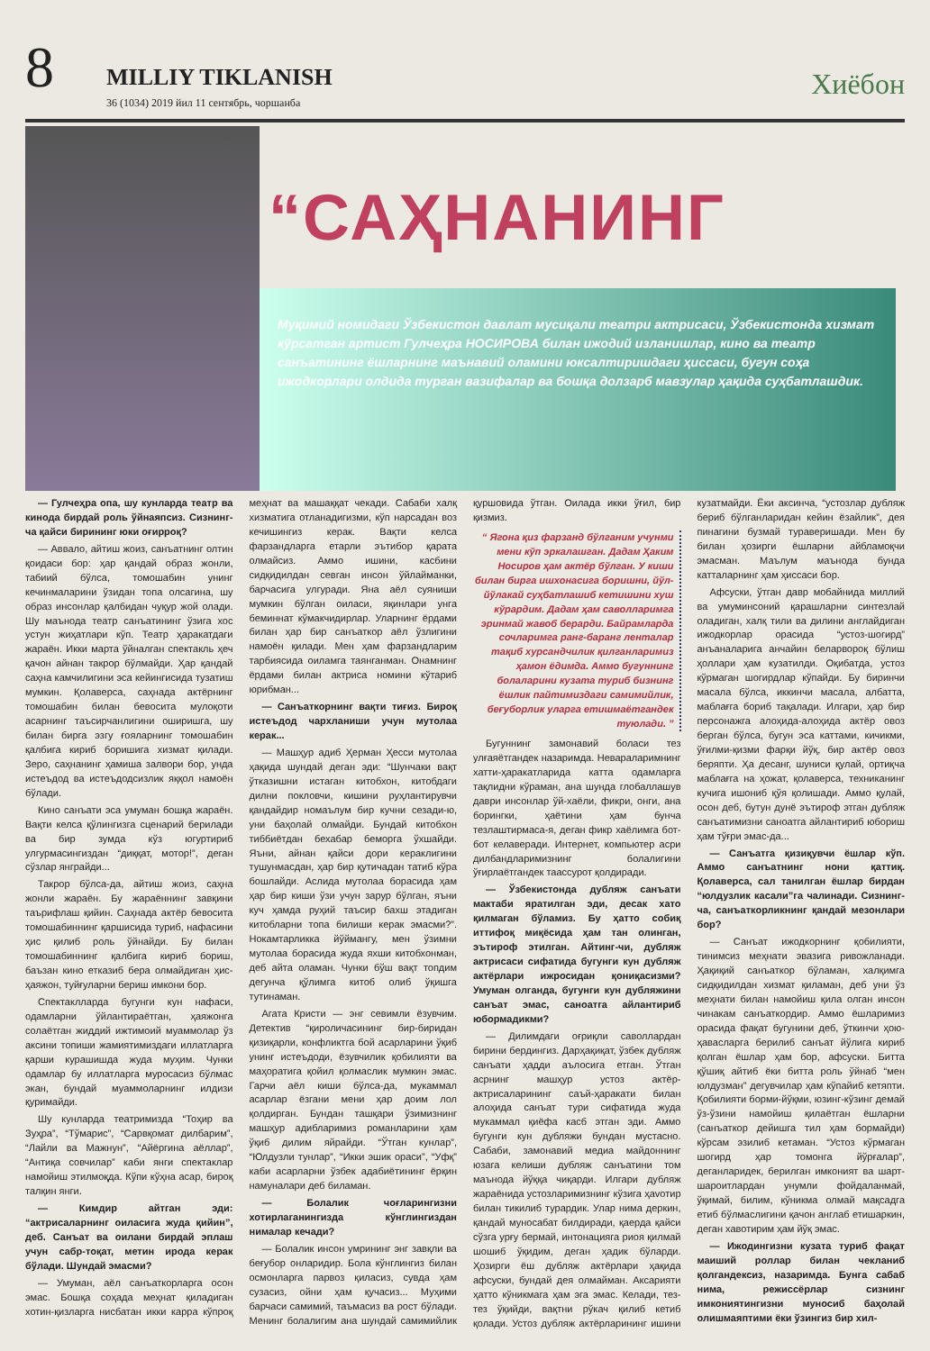8
MILLIY TIKLANISH
36 (1034) 2019 йил 11 сентябрь, чоршанба
Хиёбон
“САҲНАНИНГ
Муқимий номидаги Ўзбекистон давлат мусиқали театри актрисаси, Ўзбекистонда хизмат кўрсатган артист Гулчеҳра НОСИРОВА билан ижодий изланишлар, кино ва театр санъатининг ёшларнинг маънавий оламини юксалтиришдаги ҳиссаси, бугун соҳа ижодкорлари олдида турган вазифалар ва бошқа долзарб мавзулар ҳақида суҳбатлашдик.
— Гулчеҳра опа, шу кунларда театр ва кинода бирдай роль ўйнаяпсиз. Сизнинг-ча қайси бирининг юки оғирроқ?
— Аввало, айтиш жоиз, санъатнинг олтин қоидаси бор: ҳар қандай образ жонли, табиий бўлса, томошабин унинг кечинмаларини ўзидан топа олсагина, шу образ инсонлар қалбидан чуқур жой олади. Шу маънода театр санъатининг ўзига хос устун жиҳатлари кўп. Театр ҳаракатдаги жараён. Икки марта ўйналган спектакль ҳеч қачон айнан такрор бўлмайди. Ҳар қандай саҳна камчилигини эса кейингисида тузатиш мумкин. Қолаверса, саҳнада актёрнинг томошабин билан бевосита мулоқоти асарнинг таъсирчанлигини оширишга, шу билан бирга эзгу ғояларнинг томошабин қалбига кириб боришига хизмат қилади. Зеро, саҳнанинг ҳамиша залвори бор, унда истеъдод ва истеъдодсизлик яққол намоён бўлади.
Кино санъати эса умуман бошқа жараён. Вақти келса қўлингизга сценарий берилади ва бир зумда кўз югуртириб улгурмасингиздан “диққат, мотор!”, деган сўзлар янграйди...
Такрор бўлса-да, айтиш жоиз, саҳна жонли жараён. Бу жараённинг завқини таърифлаш қийин. Саҳнада актёр бевосита томошабиннинг қаршисида туриб, нафасини ҳис қилиб роль ўйнайди. Бу билан томошабиннинг қалбига кириб бориш, баъзан кино етказиб бера олмайдиган ҳис-ҳаяжон, туйғуларни бериш имкони бор.
Спектаклларда бугунги кун нафаси, одамларни ўйлантираётган, ҳаяжонга солаётган жиддий ижтимоий муаммолар ўз аксини топиши жамиятимиздаги иллатларга қарши курашишда жуда муҳим. Чунки одамлар бу иллатларга муросасиз бўлмас экан, бундай муаммоларнинг илдизи қуримайди.
Шу кунларда театримизда “Тоҳир ва Зуҳра”, “Тўмарис”, “Сарвқомат дилбарим”, “Лайли ва Мажнун”, “Айёргина аёллар”, “Антиқа совчилар” каби янги спектаклар намойиш этилмоқда. Кўпи кўҳна асар, бироқ талқин янги.
— Кимдир айтган эди: “актрисаларнинг оиласига жуда қийин”, деб. Санъат ва оилани бирдай эплаш учун сабр-тоқат, метин ирода керак бўлади. Шундай эмасми?
— Умуман, аёл санъаткорларга осон эмас. Бошқа соҳада меҳнат қиладиган хотин-қизларга нисбатан икки карра кўпроқ меҳнат ва машаққат чекади. Сабаби халқ хизматига отланадигизми, кўп нарсадан воз кечишингиз керак. Вақти келса фарзандларга етарли эътибор қарата олмайсиз. Аммо ишини, касбини сидқидилдан севган инсон ўйлайманки, барчасига улгуради. Яна аёл суяниши мумкин бўлган оиласи, яқинлари унга беминнат кўмакчидирлар. Уларнинг ёрдами билан ҳар бир санъаткор аёл ўзлигини намоён қилади. Мен ҳам фарзандларим тарбиясида оиламга таянганман. Онамнинг ёрдами билан актриса номини кўтариб юрибман...
— Санъаткорнинг вақти тиғиз. Бироқ истеъдод чархланиши учун мутолаа керак...
— Машҳур адиб Ҳерман Ҳесси мутолаа ҳақида шундай деган эди: “Шунчаки вақт ўтказишни истаган китобхон, китобдаги дилни покловчи, кишини руҳлантирувчи қандайдир номаълум бир кучни сезади-ю, уни баҳолай олмайди. Бундай китобхон тиббиётдан бехабар беморга ўхшайди. Яъни, айнан қайси дори кераклигини тушунмасдан, ҳар бир қутичадан татиб кўра бошлайди. Аслида мутолаа борасида ҳам ҳар бир киши ўзи учун зарур бўлган, яъни куч ҳамда руҳий таъсир бахш этадиган китобларни топа билиши керак эмасми?”. Нокамтарликка йўймангу, мен ўзимни мутолаа борасида жуда яхши китобхонман, деб айта оламан. Чунки бўш вақт топдим дегунча қўлимга китоб олиб ўқишга тутинаман.
Агата Кристи — энг севимли ёзувчим. Детектив “қироличасининг бир-биридан қизиқарли, конфликтга бой асарларини ўқиб унинг истеъдоди, ёзувчилик қобилияти ва маҳоратига қойил қолмаслик мумкин эмас. Гарчи аёл киши бўлса-да, мукаммал асарлар ёзгани мени ҳар доим лол қолдирган. Бундан ташқари ўзимизнинг машҳур адибларимиз романларини ҳам ўқиб дилим яйрайди. “Ўтган кунлар”, “Юлдузли тунлар”, “Икки эшик ораси”, “Уфқ” каби асарларни ўзбек адабиётининг ёрқин намуналари деб биламан.
— Болалик чоғларингизни хотирлаганингизда кўнглингиздан нималар кечади?
— Болалик инсон умрининг энг завқли ва беғубор онларидир. Бола кўнглингиз билан осмонларга парвоз қиласиз, сувда ҳам сузасиз, ойни ҳам қучасиз... Муҳими барчаси самимий, таъмасиз ва рост бўлади. Менинг болалигим ана шундай самимийлик қуршовида ўтган. Оилада икки ўғил, бир қизмиз.
“ Ягона қиз фарзанд бўлганим учунми мени кўп эркалашган. Дадам Ҳаким Носиров ҳам актёр бўлган. У киши билан бирга ишхонасига боришни, йўл-йўлакай суҳбатлашиб кетишини хуш кўрардим. Дадам ҳам саволларимга эринмай жавоб берарди. Байрамларда сочларимга ранг-баранг ленталар тақиб хурсандчилик қилганларимиз ҳамон ёдимда. Аммо бугуннинг болаларини кузата туриб бизнинг ёшлик пайтимиздаги самимийлик, беғуборлик уларга етишмаётгандек туюлади. ”
Бугуннинг замонавий боласи тез улғаяётгандек назаримда. Невараларимнинг хатти-ҳаракатларида катта одамларга тақлидни кўраман, ана шунда глобаллашув даври инсонлар ўй-хаёли, фикри, онги, ана борингки, ҳаётини ҳам бунча тезлаштирмаса-я, деган фикр хаёлимга бот-бот келаверади. Интернет, компьютер асри дилбандларимизнинг болалигини ўғирлаётгандек таассурот қолдиради.
— Ўзбекистонда дубляж санъати мактаби яратилган эди, десак хато қилмаган бўламиз. Бу ҳатто собиқ иттифоқ миқёсида ҳам тан олинган, эътироф этилган. Айтинг-чи, дубляж актрисаси сифатида бугунги кун дубляж актёрлари ижросидан қониқасизми? Умуман олганда, бугунги кун дубляжини санъат эмас, саноатга айлантириб юбормадикми?
— Дилимдаги оғриқли саволлардан бирини бердингиз. Дарҳақиқат, ўзбек дубляж санъати ҳадди аълосига етган. Ўтган асрнинг машҳур устоз актёр-актрисаларининг саъй-ҳаракати билан алоҳида санъат тури сифатида жуда мукаммал қиёфа касб этган эди. Аммо бугунги кун дубляжи бундан мустасно. Сабаби, замонавий медиа майдоннинг юзага келиши дубляж санъатини том маънода йўққа чиқарди. Илгари дубляж жараёнида устозларимизнинг кўзига ҳаvотир билан тикилиб турардик. Улар нима деркин, қандай муносабат билдиради, қаерда қайси сўзга урғу бермай, интонацияга риоя қилмай шошиб ўқидим, деган ҳадик бўларди. Ҳозирги ёш дубляж актёрлари ҳақида афсуски, бундай дея олмайман. Аксарияти ҳатто кўникмага ҳам эга эмас. Келади, тез-тез ўқийди, вақтни рўкач қилиб кетиб қолади. Устоз дубляж актёрларининг ишини кузатмайди. Ёки аксинча, “устозлар дубляж бериб бўлганларидан кейин ёзайлик”, дея пинагини бузмай тураверишади. Мен бу билан ҳозирги ёшларни айбламоқчи эмасман. Маълум маънода бунда катталарнинг ҳам ҳиссаси бор.
Афсуски, ўтган давр мобайнида миллий ва умуминсоний қарашларни синтезлай оладиган, халқ тили ва дилини англайдиган ижодкорлар орасида “устоз-шогирд” анъаналарига анчайин беларворoқ бўлиш ҳоллари ҳам кузатилди. Оқибатда, устоз кўрмаган шогирдлар кўпайди. Бу биринчи масала бўлса, иккинчи масала, албатта, маблағга бориб тақалади. Илгари, ҳар бир персонажга алоҳида-алоҳида актёр овоз берган бўлса, бугун эса каттами, кичикми, ўғилми-қизми фарқи йўқ, бир актёр овоз беряпти. Ҳа десанг, шуниси қулай, ортиқча маблағга на ҳожат, қолаверса, техниканинг кучига ишониб қўя қолишади. Аммо қулай, осон деб, бутун дунё эътироф этган дубляж санъатимизни саноатга айлантириб юбориш ҳам тўғри эмас-да...
— Санъатга қизиқувчи ёшлар кўп. Аммо санъатнинг нони қаттиқ. Қолаверса, сал танилган ёшлар бирдан “юлдузлик касали”га чалинади. Сизнинг-ча, санъаткорликнинг қандай мезонлари бор?
— Санъат ижодкорнинг қобилияти, тинимсиз меҳнати эвазига ривожланади. Ҳақиқий санъаткор бўламан, халқимга сидқидилдан хизмат қиламан, деб уни ўз меҳнати билан намойиш қила олган инсон чинакам санъаткордир. Аммо ёшларимиз орасида фақат бугунини деб, ўткинчи ҳою-ҳавасларга берилиб санъат йўлига кириб қолган ёшлар ҳам бор, афсуски. Битта қўшиқ айтиб ёки битта роль ўйнаб “мен юлдузман” дегувчилар ҳам кўпайиб кетяпти. Қобилияти борми-йўқми, юзинг-кўзинг демай ўз-ўзини намойиш қилаётган ёшларни (санъаткор дейишга тил ҳам бормайди) кўрсам эзилиб кетаман. “Устоз кўрмаган шогирд ҳар томонга йўрғалар”, деганларидек, берилган имконият ва шарт-шароитлардан унумли фойдаланмай, ўқимай, билим, кўникма олмай мақсадга етиб бўлмаслигини қачон англаб етишаркин, деган хавотирим ҳам йўқ эмас.
— Ижодингизни кузата туриб фақат маиший роллар билан чекланиб қолгандексиз, назаримда. Бунга сабаб нима, режиссёрлар сизнинг имкониятингизни муносиб баҳолай олишмаяптими ёки ўзингиз бир хил-